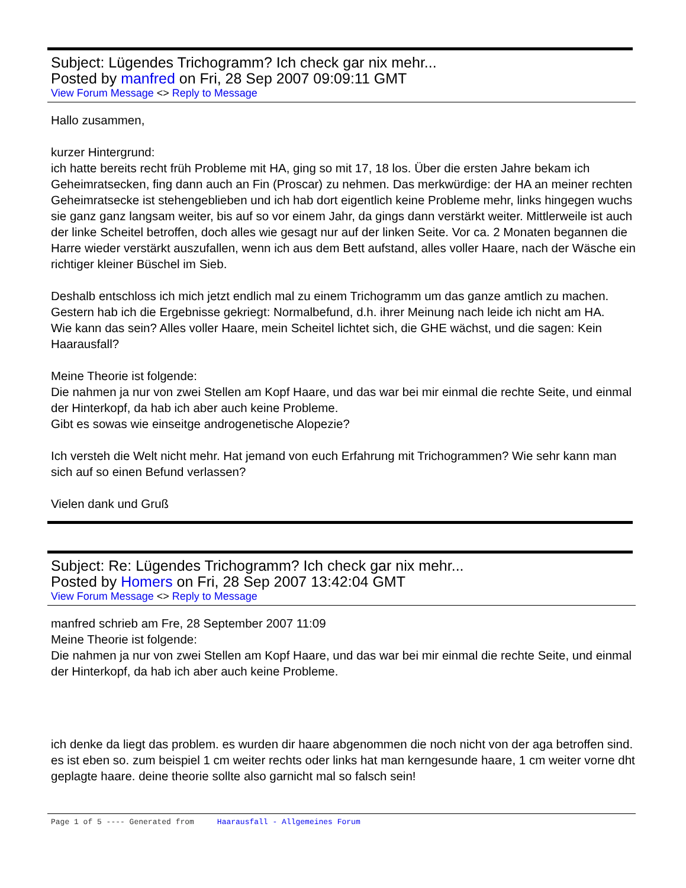Subject: Lügendes Trichogramm? Ich check gar nix mehr...
Posted by manfred on Fri, 28 Sep 2007 09:09:11 GMT
View Forum Message <> Reply to Message
Hallo zusammen,
kurzer Hintergrund:
ich hatte bereits recht früh Probleme mit HA, ging so mit 17, 18 los. Über die ersten Jahre bekam ich Geheimratsecken, fing dann auch an Fin (Proscar) zu nehmen. Das merkwürdige: der HA an meiner rechten Geheimratsecke ist stehengeblieben und ich hab dort eigentlich keine Probleme mehr, links hingegen wuchs sie ganz ganz langsam weiter, bis auf so vor einem Jahr, da gings dann verstärkt weiter. Mittlerweile ist auch der linke Scheitel betroffen, doch alles wie gesagt nur auf der linken Seite. Vor ca. 2 Monaten begannen die Harre wieder verstärkt auszufallen, wenn ich aus dem Bett aufstand, alles voller Haare, nach der Wäsche ein richtiger kleiner Büschel im Sieb.
Deshalb entschloss ich mich jetzt endlich mal zu einem Trichogramm um das ganze amtlich zu machen.
Gestern hab ich die Ergebnisse gekriegt: Normalbefund, d.h. ihrer Meinung nach leide ich nicht am HA.
Wie kann das sein? Alles voller Haare, mein Scheitel lichtet sich, die GHE wächst, und die sagen: Kein Haarausfall?
Meine Theorie ist folgende:
Die nahmen ja nur von zwei Stellen am Kopf Haare, und das war bei mir einmal die rechte Seite, und einmal der Hinterkopf, da hab ich aber auch keine Probleme.
Gibt es sowas wie einseitge androgenetische Alopezie?
Ich versteh die Welt nicht mehr. Hat jemand von euch Erfahrung mit Trichogrammen? Wie sehr kann man sich auf so einen Befund verlassen?
Vielen dank und Gruß
Subject: Re: Lügendes Trichogramm? Ich check gar nix mehr...
Posted by Homers on Fri, 28 Sep 2007 13:42:04 GMT
View Forum Message <> Reply to Message
manfred schrieb am Fre, 28 September 2007 11:09
Meine Theorie ist folgende:
Die nahmen ja nur von zwei Stellen am Kopf Haare, und das war bei mir einmal die rechte Seite, und einmal der Hinterkopf, da hab ich aber auch keine Probleme.
ich denke da liegt das problem. es wurden dir haare abgenommen die noch nicht von der aga betroffen sind. es ist eben so. zum beispiel 1 cm weiter rechts oder links hat man kerngesunde haare, 1 cm weiter vorne dht geplagte haare. deine theorie sollte also garnicht mal so falsch sein!
Page 1 of 5 ---- Generated from Haarausfall - Allgemeines Forum